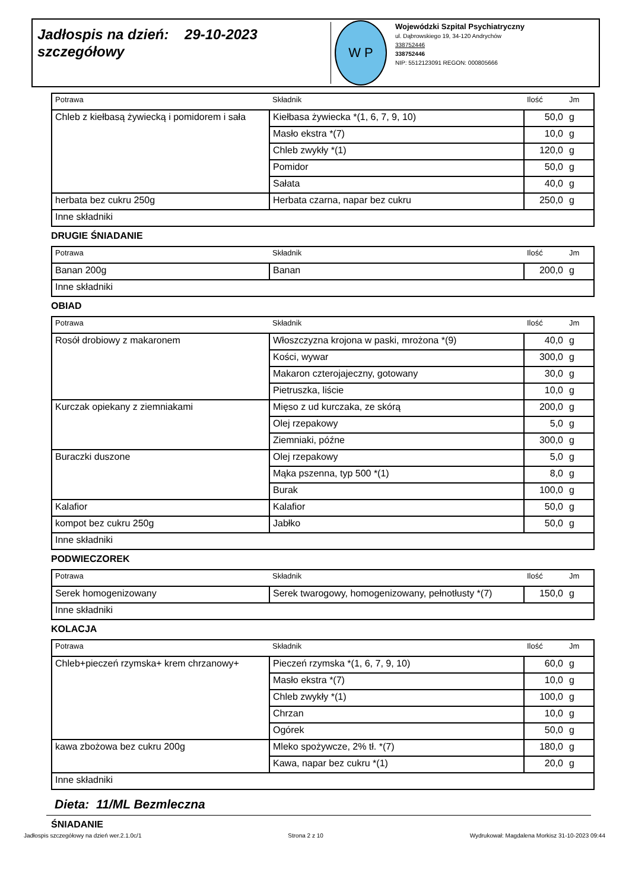Jadłospis na dzień: 29-10-2023
szczegółowy
W P
Wojewódzki Szpital Psychiatryczny
ul. Dąbrowskiego 19, 34-120 Andrychów
338752446
338752446
NIP: 5512123091 REGON: 000805666
| Potrawa | Składnik | Ilość | Jm |
| --- | --- | --- | --- |
| Chleb z kiełbasą żywiecką i pomidorem i sała | Kiełbasa żywiecka *(1, 6, 7, 9, 10) | 50,0 | g |
| | Masło ekstra *(7) | 10,0 | g |
| | Chleb zwykły *(1) | 120,0 | g |
| | Pomidor | 50,0 | g |
| | Sałata | 40,0 | g |
| herbata bez cukru 250g | Herbata czarna, napar bez cukru | 250,0 | g |
| Inne składniki | | | |
DRUGIE ŚNIADANIE
| Potrawa | Składnik | Ilość | Jm |
| --- | --- | --- | --- |
| Banan 200g | Banan | 200,0 | g |
| Inne składniki | | | |
OBIAD
| Potrawa | Składnik | Ilość | Jm |
| --- | --- | --- | --- |
| Rosół drobiowy z makaronem | Włoszczyzna krojona w paski, mrożona *(9) | 40,0 | g |
| | Kości, wywar | 300,0 | g |
| | Makaron czterojajeczny, gotowany | 30,0 | g |
| | Pietruszka, liście | 10,0 | g |
| Kurczak opiekany z ziemniakami | Mięso z ud kurczaka, ze skórą | 200,0 | g |
| | Olej rzepakowy | 5,0 | g |
| | Ziemniaki, późne | 300,0 | g |
| Buraczki duszone | Olej rzepakowy | 5,0 | g |
| | Mąka pszenna, typ 500 *(1) | 8,0 | g |
| | Burak | 100,0 | g |
| Kalafior | Kalafior | 50,0 | g |
| kompot bez cukru 250g | Jabłko | 50,0 | g |
| Inne składniki | | | |
PODWIECZOREK
| Potrawa | Składnik | Ilość | Jm |
| --- | --- | --- | --- |
| Serek homogenizowany | Serek twarogowy, homogenizowany, pełnotłusty *(7) | 150,0 | g |
| Inne składniki | | | |
KOLACJA
| Potrawa | Składnik | Ilość | Jm |
| --- | --- | --- | --- |
| Chleb+pieczeń rzymska+ krem chrzanowy+ | Pieczeń rzymska *(1, 6, 7, 9, 10) | 60,0 | g |
| | Masło ekstra *(7) | 10,0 | g |
| | Chleb zwykły *(1) | 100,0 | g |
| | Chrzan | 10,0 | g |
| | Ogórek | 50,0 | g |
| kawa zbożowa bez cukru 200g | Mleko spożywcze, 2% tł. *(7) | 180,0 | g |
| | Kawa, napar bez cukru *(1) | 20,0 | g |
| Inne składniki | | | |
Dieta: 11/ML Bezmleczna
ŚNIADANIE
Jadłospis szczegółowy na dzień wer.2.1.0c/1 Strona 2 z 10 Wydrukował: Magdalena Morkisz 31-10-2023 09:44